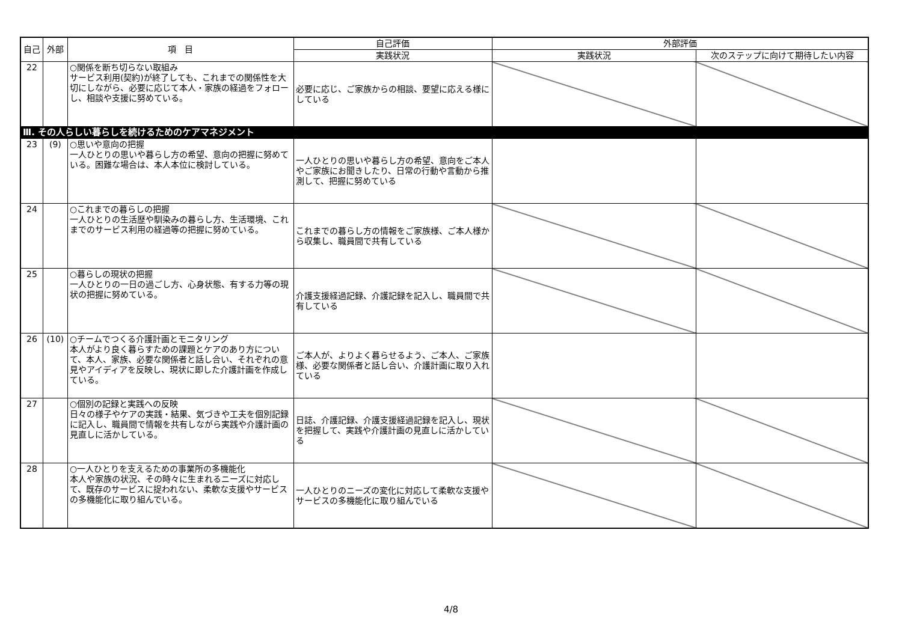| 自己 | 外部 | 項 目 | 自己評価 | 外部評価 | |
| --- | --- | --- | --- | --- | --- |
| | | | 実践状況 | 実践状況 | 次のステップに向けて期待したい内容 |
| 22 | | ○関係を断ち切らない取組み サービス利用(契約)が終了しても、これまでの関係性を大切にしながら、必要に応じて本人・家族の経過をフォローし、相談や支援に努めている。 | 必要に応じ、ご家族からの相談、要望に応える様にしている | | |
| Ⅲ. その人らしい暮らしを続けるためのケアマネジメント | | | | | |
| 23 | (9) | ○思いや意向の把握 一人ひとりの思いや暮らし方の希望、意向の把握に努めている。困難な場合は、本人本位に検討している。 | 一人ひとりの思いや暮らし方の希望、意向をご本人やご家族にお聞きしたり、日常の行動や言動から推測して、把握に努めている | | |
| 24 | | ○これまでの暮らしの把握 一人ひとりの生活歴や馴染みの暮らし方、生活環境、これまでのサービス利用の経過等の把握に努めている。 | これまでの暮らし方の情報をご家族様、ご本人様から収集し、職員間で共有している | | |
| 25 | | ○暮らしの現状の把握 一人ひとりの一日の過ごし方、心身状態、有する力等の現状の把握に努めている。 | 介護支援経過記録、介護記録を記入し、職員間で共有している | | |
| 26 | (10) | ○チームでつくる介護計画とモニタリング 本人がより良く暮らすための課題とケアのあり方について、本人、家族、必要な関係者と話し合い、それぞれの意見やアイディアを反映し、現状に即した介護計画を作成している。 | ご本人が、よりよく暮らせるよう、ご本人、ご家族様、必要な関係者と話し合い、介護計画に取り入れている | | |
| 27 | | ○個別の記録と実践への反映 日々の様子やケアの実践・結果、気づきや工夫を個別記録に記入し、職員間で情報を共有しながら実践や介護計画の見直しに活かしている。 | 日誌、介護記録、介護支援経過記録を記入し、現状を把握して、実践や介護計画の見直しに活かしている | | |
| 28 | | ○一人ひとりを支えるための事業所の多機能化 本人や家族の状況、その時々に生まれるニーズに対応して、既存のサービスに捉われない、柔軟な支援やサービスの多機能化に取り組んでいる。 | 一人ひとりのニーズの変化に対応して柔軟な支援やサービスの多機能化に取り組んでいる | | |
4/8